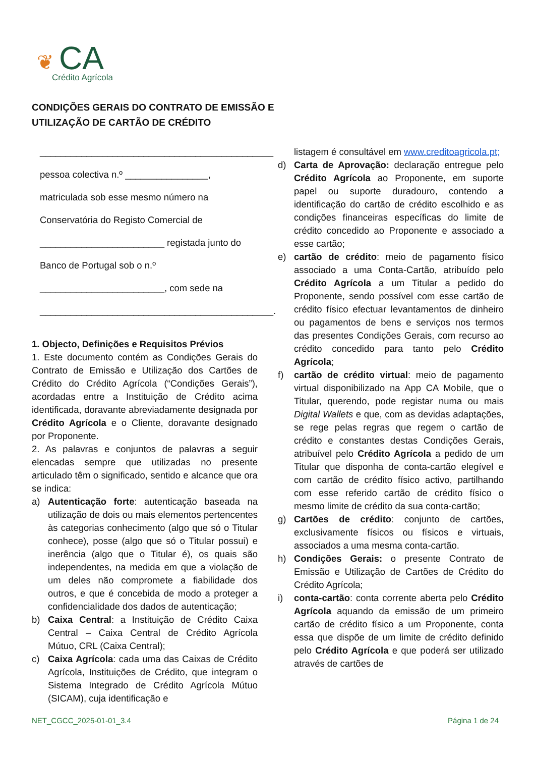❦ CA
Crédito Agrícola
CONDIÇÕES GERAIS DO CONTRATO DE EMISSÃO E
UTILIZAÇÃO DE CARTÃO DE CRÉDITO
_____________________________________________
pessoa colectiva n.º ________________,
matriculada sob esse mesmo número na
Conservatória do Registo Comercial de
________________________ registada junto do
Banco de Portugal sob o n.º
________________________, com sede na
_____________________________________________.
1. Objecto, Definições e Requisitos Prévios
1. Este documento contém as Condições Gerais do Contrato de Emissão e Utilização dos Cartões de Crédito do Crédito Agrícola (“Condições Gerais”), acordadas entre a Instituição de Crédito acima identificada, doravante abreviadamente designada por Crédito Agrícola e o Cliente, doravante designado por Proponente.
2. As palavras e conjuntos de palavras a seguir elencadas sempre que utilizadas no presente articulado têm o significado, sentido e alcance que ora se indica:
a) Autenticação forte: autenticação baseada na utilização de dois ou mais elementos pertencentes às categorias conhecimento (algo que só o Titular conhece), posse (algo que só o Titular possui) e inerência (algo que o Titular é), os quais são independentes, na medida em que a violação de um deles não compromete a fiabilidade dos outros, e que é concebida de modo a proteger a confidencialidade dos dados de autenticação;
b) Caixa Central: a Instituição de Crédito Caixa Central – Caixa Central de Crédito Agrícola Mútuo, CRL (Caixa Central);
c) Caixa Agrícola: cada uma das Caixas de Crédito Agrícola, Instituições de Crédito, que integram o Sistema Integrado de Crédito Agrícola Mútuo (SICAM), cuja identificação e
listagem é consultável em www.creditoagricola.pt;
d) Carta de Aprovação: declaração entregue pelo Crédito Agrícola ao Proponente, em suporte papel ou suporte duradouro, contendo a identificação do cartão de crédito escolhido e as condições financeiras específicas do limite de crédito concedido ao Proponente e associado a esse cartão;
e) cartão de crédito: meio de pagamento físico associado a uma Conta-Cartão, atribuído pelo Crédito Agrícola a um Titular a pedido do Proponente, sendo possível com esse cartão de crédito físico efectuar levantamentos de dinheiro ou pagamentos de bens e serviços nos termos das presentes Condições Gerais, com recurso ao crédito concedido para tanto pelo Crédito Agrícola;
f) cartão de crédito virtual: meio de pagamento virtual disponibilizado na App CA Mobile, que o Titular, querendo, pode registar numa ou mais Digital Wallets e que, com as devidas adaptações, se rege pelas regras que regem o cartão de crédito e constantes destas Condições Gerais, atribuível pelo Crédito Agrícola a pedido de um Titular que disponha de conta-cartão elegível e com cartão de crédito físico activo, partilhando com esse referido cartão de crédito físico o mesmo limite de crédito da sua conta-cartão;
g) Cartões de crédito: conjunto de cartões, exclusivamente físicos ou físicos e virtuais, associados a uma mesma conta-cartão.
h) Condições Gerais: o presente Contrato de Emissão e Utilização de Cartões de Crédito do Crédito Agrícola;
i) conta-cartão: conta corrente aberta pelo Crédito Agrícola aquando da emissão de um primeiro cartão de crédito físico a um Proponente, conta essa que dispõe de um limite de crédito definido pelo Crédito Agrícola e que poderá ser utilizado através de cartões de
NET_CGCC_2025-01-01_3.4 Página 1 de 24